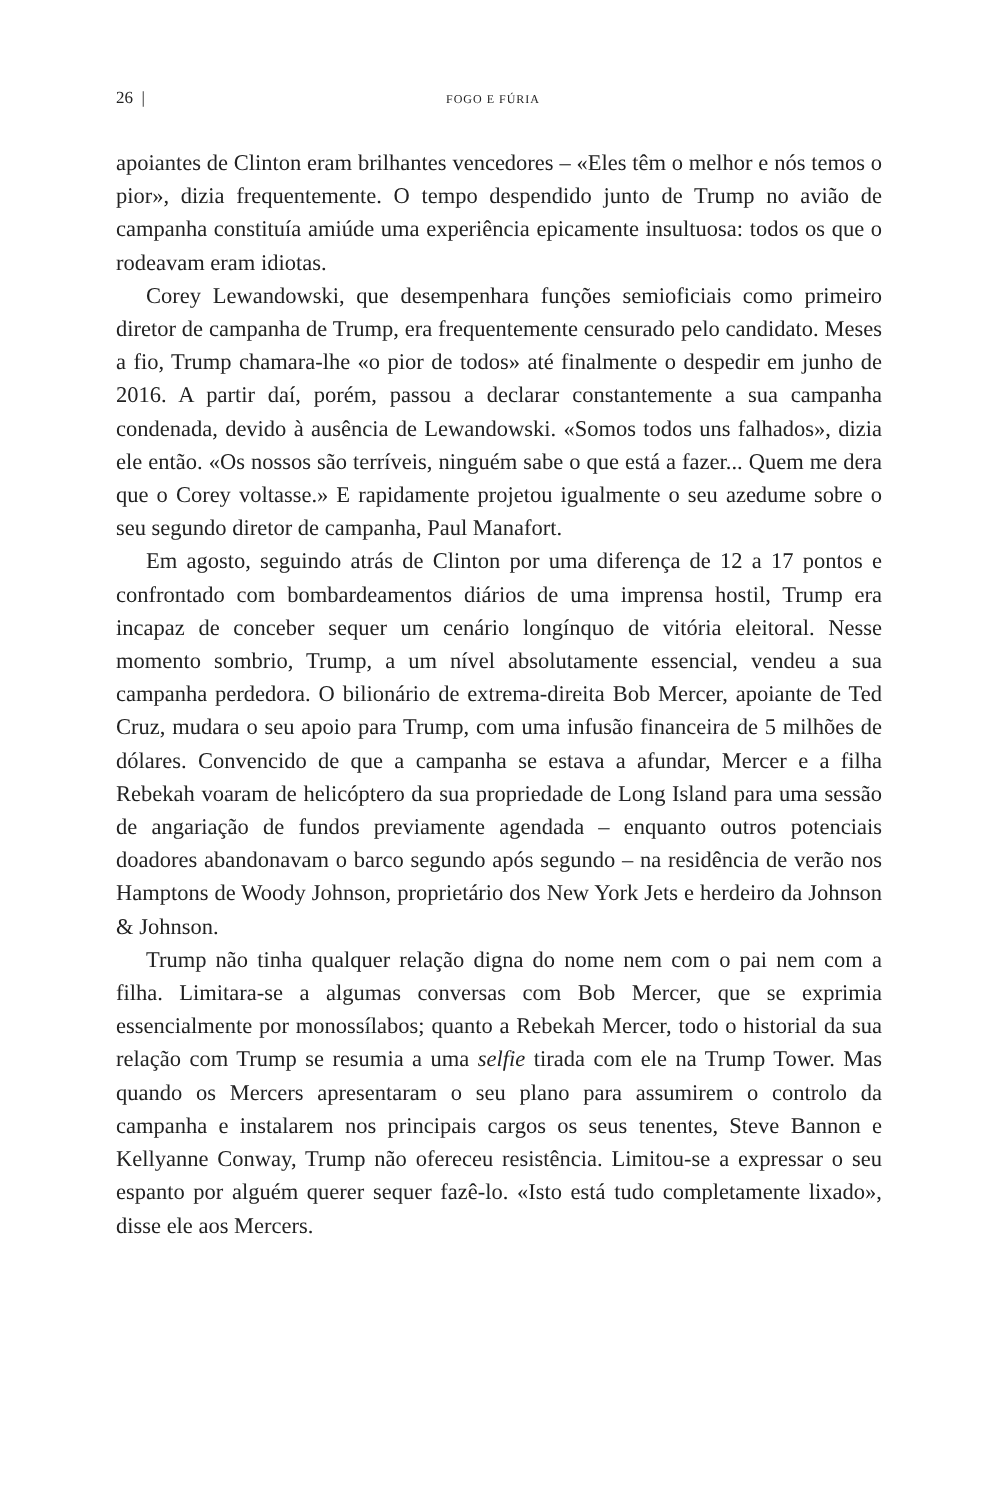26 | FOGO E FÚRIA
apoiantes de Clinton eram brilhantes vencedores – «Eles têm o melhor e nós temos o pior», dizia frequentemente. O tempo despendido junto de Trump no avião de campanha constituía amiúde uma experiência epicamente insultuosa: todos os que o rodeavam eram idiotas.
Corey Lewandowski, que desempenhara funções semioficiais como primeiro diretor de campanha de Trump, era frequentemente censurado pelo candidato. Meses a fio, Trump chamara-lhe «o pior de todos» até finalmente o despedir em junho de 2016. A partir daí, porém, passou a declarar constantemente a sua campanha condenada, devido à ausência de Lewandowski. «Somos todos uns falhados», dizia ele então. «Os nossos são terríveis, ninguém sabe o que está a fazer... Quem me dera que o Corey voltasse.» E rapidamente projetou igualmente o seu azedume sobre o seu segundo diretor de campanha, Paul Manafort.
Em agosto, seguindo atrás de Clinton por uma diferença de 12 a 17 pontos e confrontado com bombardeamentos diários de uma imprensa hostil, Trump era incapaz de conceber sequer um cenário longínquo de vitória eleitoral. Nesse momento sombrio, Trump, a um nível absolutamente essencial, vendeu a sua campanha perdedora. O bilionário de extrema-direita Bob Mercer, apoiante de Ted Cruz, mudara o seu apoio para Trump, com uma infusão financeira de 5 milhões de dólares. Convencido de que a campanha se estava a afundar, Mercer e a filha Rebekah voaram de helicóptero da sua propriedade de Long Island para uma sessão de angariação de fundos previamente agendada – enquanto outros potenciais doadores abandonavam o barco segundo após segundo – na residência de verão nos Hamptons de Woody Johnson, proprietário dos New York Jets e herdeiro da Johnson & Johnson.
Trump não tinha qualquer relação digna do nome nem com o pai nem com a filha. Limitara-se a algumas conversas com Bob Mercer, que se exprimia essencialmente por monossílabos; quanto a Rebekah Mercer, todo o historial da sua relação com Trump se resumia a uma selfie tirada com ele na Trump Tower. Mas quando os Mercers apresentaram o seu plano para assumirem o controlo da campanha e instalarem nos principais cargos os seus tenentes, Steve Bannon e Kellyanne Conway, Trump não ofereceu resistência. Limitou-se a expressar o seu espanto por alguém querer sequer fazê-lo. «Isto está tudo completamente lixado», disse ele aos Mercers.